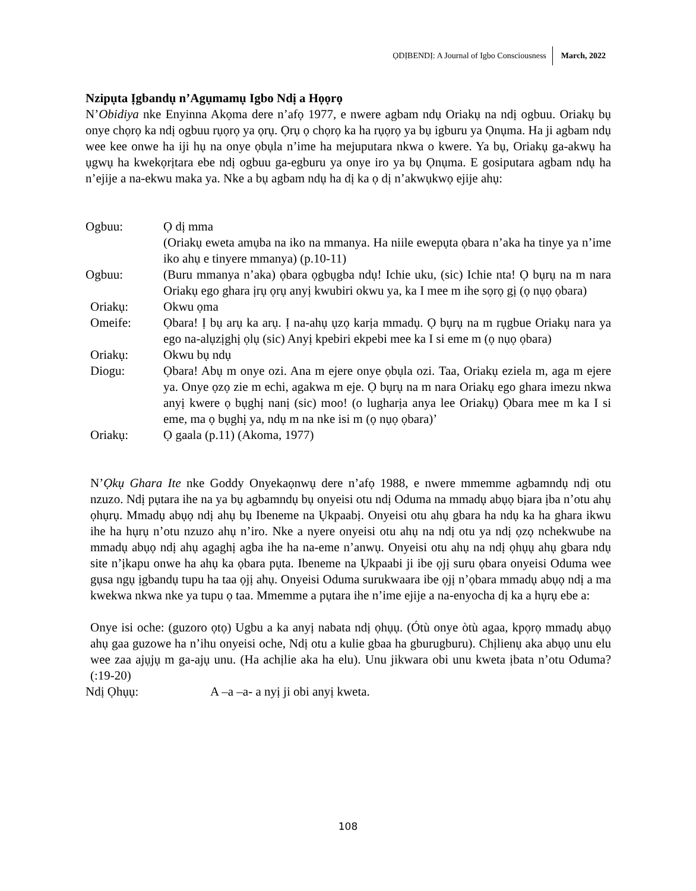ỌDỊBENDỊ: A Journal of Igbo Consciousness March, 2022
Nzipụta Ịgbandụ n’Agụmamụ Igbo Ndị a Họọrọ
N’Obidiya nke Enyinna Akọma dere n’afọ 1977, e nwere agbam ndụ Oriakụ na ndị ogbuu. Oriakụ bụ onye chọrọ ka ndị ogbuu rụọrọ ya ọrụ. Ọrụ ọ chọrọ ka ha rụọrọ ya bụ igburu ya Ọnụma. Ha ji agbam ndụ wee kee onwe ha iji hụ na onye ọbụla n’ime ha mejuputara nkwa o kwere. Ya bụ, Oriakụ ga-akwụ ha ụgwụ ha kwekọrịtara ebe ndị ogbuu ga-egburu ya onye iro ya bụ Ọnụma. E gosiputara agbam ndụ ha n’ejije a na-ekwu maka ya. Nke a bụ agbam ndụ ha dị ka ọ dị n’akwụkwọ ejije ahụ:
Ogbuu:
Ọ dị mma
(Oriakụ eweta amụba na iko na mmanya. Ha niile ewepụta ọbara n’aka ha tinye ya n’ime iko ahụ e tinyere mmanya) (p.10-11)
Ogbuu:
(Buru mmanya n’aka) ọbara ọgbụgba ndụ! Ichie uku, (sic) Ichie nta! Ọ bụrụ na m nara Oriakụ ego ghara ịrụ ọrụ anyị kwubiri okwu ya, ka I mee m ihe sọrọ gị (ọ nụọ ọbara)
Oriakụ:
Okwu ọma
Omeife:
Ọbara! Ị bụ arụ ka arụ. Ị na-ahụ ụzọ karịa mmadụ. Ọ bụrụ na m rụgbue Oriakụ nara ya ego na-alụzịghị ọlụ (sic) Anyị kpebiri ekpebi mee ka I si eme m (ọ nụọ ọbara)
Oriakụ:
Okwu bụ ndụ
Diogu:
Ọbara! Abụ m onye ozi. Ana m ejere onye ọbụla ozi. Taa, Oriakụ eziela m, aga m ejere ya. Onye ọzọ zie m echi, agakwa m eje. Ọ bụrụ na m nara Oriakụ ego ghara imezu nkwa anyị kwere ọ bụghị nanị (sic) moo! (o lugharịa anya lee Oriakụ) Ọbara mee m ka I si eme, ma ọ bụghị ya, ndụ m na nke isi m (ọ nụọ ọbara)’
Oriakụ:
Ọ gaala (p.11) (Akoma, 1977)
N’Ọkụ Ghara Ite nke Goddy Onyekaọnwụ dere n’afọ 1988, e nwere mmemme agbamndụ ndị otu nzuzo. Ndị pụtara ihe na ya bụ agbamndụ bụ onyeisi otu ndị Oduma na mmadụ abụọ bịara ịba n’otu ahụ ọhụrụ. Mmadụ abụọ ndị ahụ bụ Ibeneme na Ụkpaabị. Onyeisi otu ahụ gbara ha ndụ ka ha ghara ikwu ihe ha hụrụ n’otu nzuzo ahụ n’iro. Nke a nyere onyeisi otu ahụ na ndị otu ya ndị ọzọ nchekwube na mmadụ abụọ ndị ahụ agaghị agba ihe ha na-eme n’anwụ. Onyeisi otu ahụ na ndị ọhụụ ahụ gbara ndụ site n’ịkapu onwe ha ahụ ka ọbara pụta. Ibeneme na Ụkpaabi ji ibe ọjị suru ọbara onyeisi Oduma wee gụsa ngụ ịgbandụ tupu ha taa ọjị ahụ. Onyeisi Oduma surukwaara ibe ọjị n’ọbara mmadụ abụọ ndị a ma kwekwa nkwa nke ya tupu ọ taa. Mmemme a pụtara ihe n’ime ejije a na-enyocha dị ka a hụrụ ebe a:
Onye isi oche: (guzoro ọtọ) Ugbu a ka anyị nabata ndị ọhụụ. (Ótù onye òtù agaa, kpọrọ mmadụ abụọ ahụ gaa guzowe ha n’ihu onyeisi oche, Ndị otu a kulie gbaa ha gburugburu). Chịlienụ aka abụọ unu elu wee zaa ajụjụ m ga-ajụ unu. (Ha achịlie aka ha elu). Unu jikwara obi unu kweta ịbata n’otu Oduma? (:19-20)
Ndị Ọhụụ:
A –a –a- a nyị ji obi anyị kweta.
108